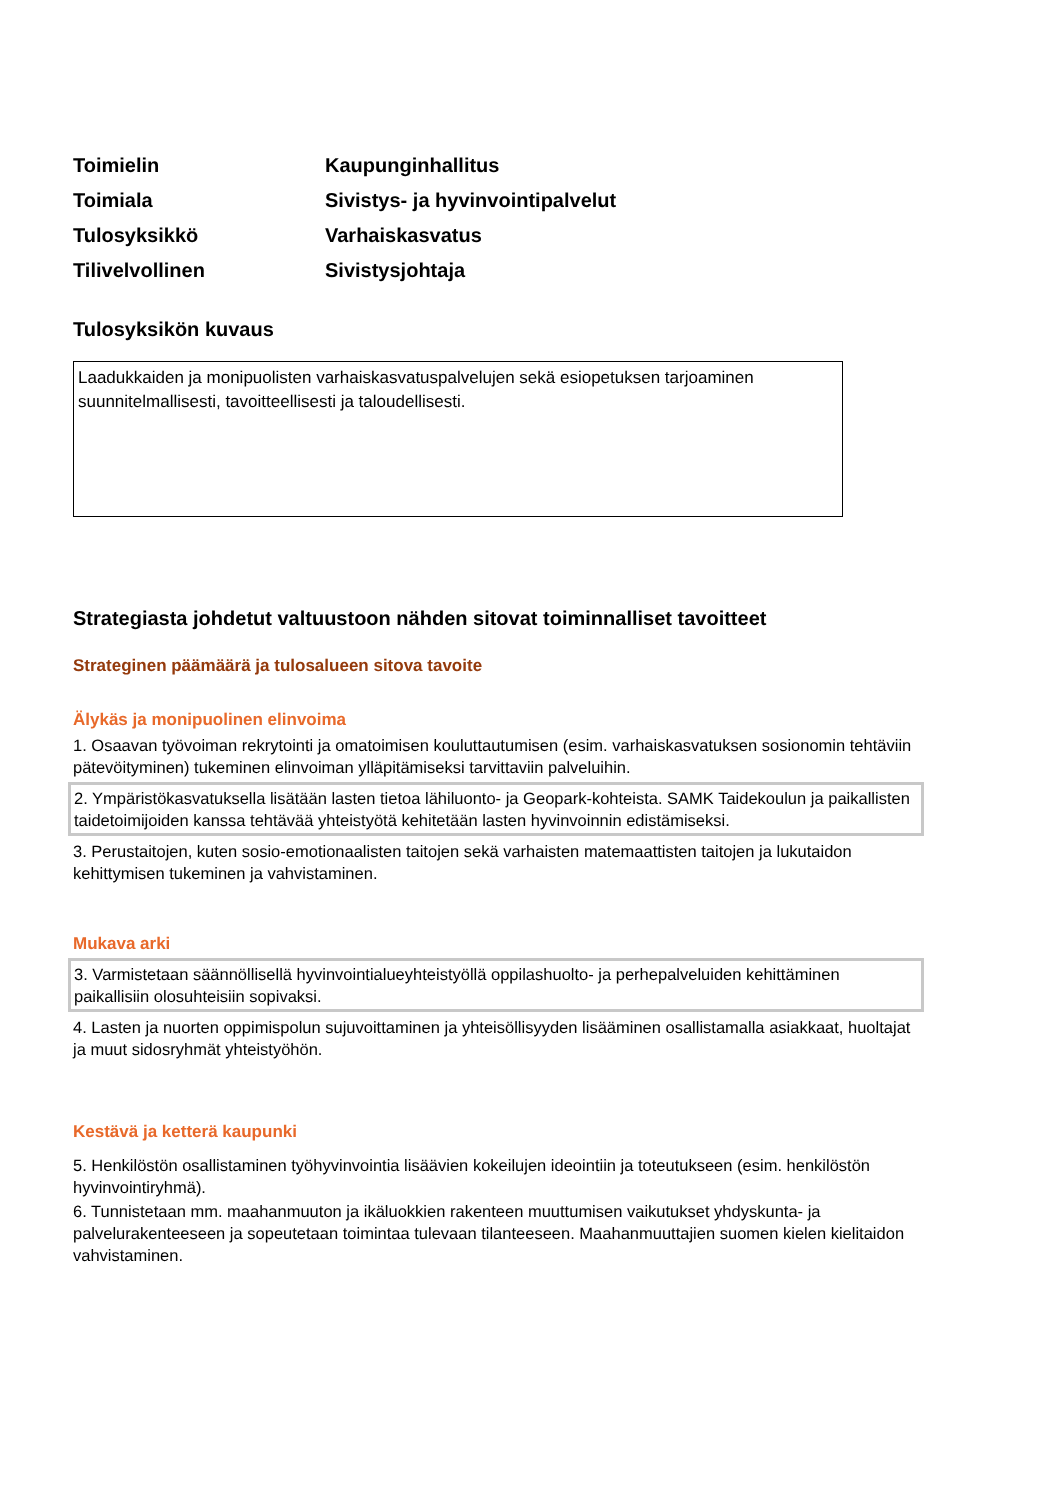| Toimielin | Kaupunginhallitus |
| Toimiala | Sivistys- ja hyvinvointipalvelut |
| Tulosyksikkö | Varhaiskasvatus |
| Tilivelvollinen | Sivistysjohtaja |
Tulosyksikön kuvaus
Laadukkaiden ja monipuolisten varhaiskasvatuspalvelujen sekä esiopetuksen tarjoaminen suunnitelmallisesti, tavoitteellisesti ja taloudellisesti.
Strategiasta johdetut valtuustoon nähden sitovat toiminnalliset tavoitteet
Strateginen päämäärä ja tulosalueen sitova tavoite
Älykäs ja monipuolinen elinvoima
1. Osaavan työvoiman rekrytointi ja omatoimisen kouluttautumisen (esim. varhaiskasvatuksen sosionomin tehtäviin pätevöityminen) tukeminen elinvoiman ylläpitämiseksi tarvittaviin palveluihin.
2. Ympäristökasvatuksella lisätään lasten tietoa lähiluonto- ja Geopark-kohteista. SAMK Taidekoulun ja paikallisten taidetoimijoiden kanssa tehtävää yhteistyötä kehitetään lasten hyvinvoinnin edistämiseksi.
3. Perustaitojen, kuten sosio-emotionaalisten taitojen sekä varhaisten matemaattisten taitojen ja lukutaidon kehittymisen tukeminen ja vahvistaminen.
Mukava arki
3. Varmistetaan säännöllisellä hyvinvointialueyhteistyöllä oppilashuolto- ja perhepalveluiden kehittäminen paikallisiin olosuhteisiin sopivaksi.
4. Lasten ja nuorten oppimispolun sujuvoittaminen ja yhteisöllisyyden lisääminen osallistamalla asiakkaat, huoltajat ja muut sidosryhmät yhteistyöhön.
Kestävä ja ketterä kaupunki
5. Henkilöstön osallistaminen työhyvinvointia lisäävien kokeilujen ideointiin ja toteutukseen (esim. henkilöstön hyvinvointiryhmä).
6. Tunnistetaan mm. maahanmuuton ja ikäluokkien rakenteen muuttumisen vaikutukset yhdyskunta- ja palvelurakenteeseen ja sopeutetaan toimintaa tulevaan tilanteeseen. Maahanmuuttajien suomen kielen kielitaidon vahvistaminen.